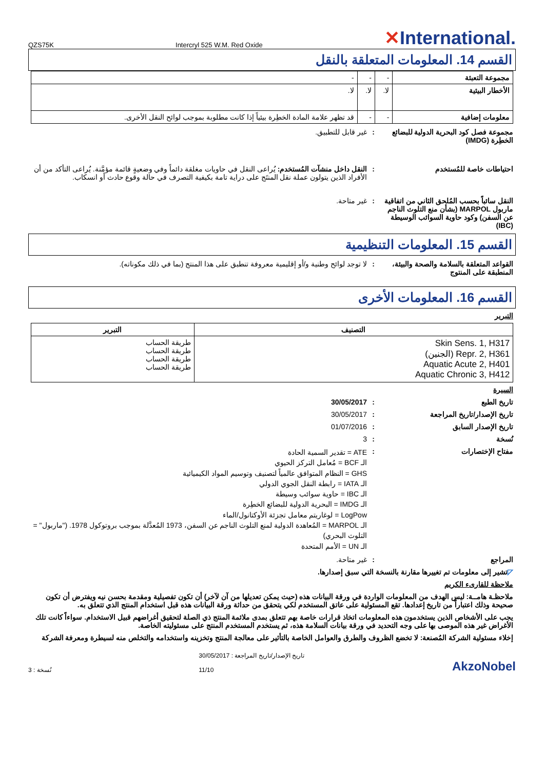QZS75K Intercryl 525 W.M. Red Oxide ✕International.
القسم 14. المعلومات المتعلقة بالنقل
| مجموعة التعبئة | - | - | - |
| الأخطار البيئية | لا. | لا. | لا. |
| معلومات إضافية | - | - | قد تظهر علامة المادة الخطِرة بيئياً إذا كانت مطلوبة بموجب لوائح النقل الأخرى. |
مجموعة فصل كود البحرية الدولية للبضائع الخطِرة (IMDG)
: غير قابل للتطبيق.
احتياطات خاصة للمُستخدم : النقل داخل منشآت المُستخدم: يُراعى النقل في حاويات مغلقة دائماً وفي وضعيةٍ قائمة مؤمَّنة. يُراعى التأكد من أن الأفراد الذين يتولون عملة نقل المنتَج على دراية تامة بكيفية التصرف في حالة وقوع حادث أو انسكاب.
النقل سائباً بحسب المُلحق الثاني من اتفاقية ماربول MARPOL (بشأن منع التلوث الناجم عن السفن) وكود حاوية السوائب الوسيطة (IBC)
: غير متاحة.
القسم 15. المعلومات التنظيمية
القواعد المتعلقة بالسلامة والصحة والبيئة، المنطبقة على المنتوج
: لا توجد لوائح وطنية و/أو إقليمية معروفة تنطبق على هذا المنتج (بما في ذلك مكوناته).
القسم 16. المعلومات الأخرى
التبرير
| التصنيف | التبرير |
| --- | --- |
| Skin Sens. 1, H317 Repr. 2, H361 (الجنين) Aquatic Acute 2, H401 Aquatic Chronic 3, H412 | طريقة الحساب طريقة الحساب طريقة الحساب طريقة الحساب |
السيرة
تاريخ الطبع : 30/05/2017
تاريخ الإصدار/تاريخ المراجعة : 30/05/2017
تاريخ الإصدار السابق : 01/07/2016
نُسخة : 3
مفتاح الإختصارات :
ATE = تقدير السمية الحادة
الـ BCF = مُعامل التركز الحيوي
GHS = النظام المتوافق عالمياً لتصنيف وتوسيم المواد الكيميائية
الـ IATA = رابطة النقل الجوي الدولي
الـ IBC = حاوية سوائب وسيطة
الـ IMDG = البحرية الدولية للبضائع الخطِرة
LogPow = لوغاريتم معامل تجزئة الأوكتانول/الماء
الـ MARPOL = المُعاهدة الدولية لمنع التلوث الناجم عن السفن، 1973 المُعدَّلة بموجب بروتوكول 1978. ("ماربول" = التلوث البحري)
الـ UN = الأمم المتحدة
المراجع : غير متاحة.
◸تشير إلى معلومات تم تغييرها مقارنة بالنسخة التي سبق إصدارها.
ملاحظة للقارىء الكريم
ملاحظـة هامــة: ليس الهدف من المعلومات الواردة في ورقة البيانات هذه (حيث يمكن تعديلها من آن لآخر) أن تكون تفصيلية ومقدمة بحسن نيه ويفترض أن تكون صحيحة وذلك اعتباراً من تاريخ إعدادها. تقع المسئولية على عاتق المستخدم لكي يتحقق من حداثة ورقة البيانات هذه قبل استخدام المنتج الذي تتعلق به.
يجب على الأشخاص الذين يستخدمون هذه المعلومات اتخاذ قرارات خاصة بهم تتعلق بمدى ملائمة المنتج ذي الصلة لتحقيق أغراضهم قبيل الاستخدام. سواءاً كانت تلك الأغراض غير هذه الموصى بها على وجه التحديد في ورقة بيانات السلامة هذه، ثم يستخدم المستخدم المنتج على مسئوليته الخاصة.
إخلاء مسئولية الشركة المُصنعة: لا تخضع الظروف والطرق والعوامل الخاصة بالتأثير على معالجة المنتج وتخزينه واستخدامه والتخلص منه لسيطرة ومعرفة الشركة
نُسخة : 3
تاريخ الإصدار/تاريخ المراجعة : 30/05/2017
11/10
AkzoNobel